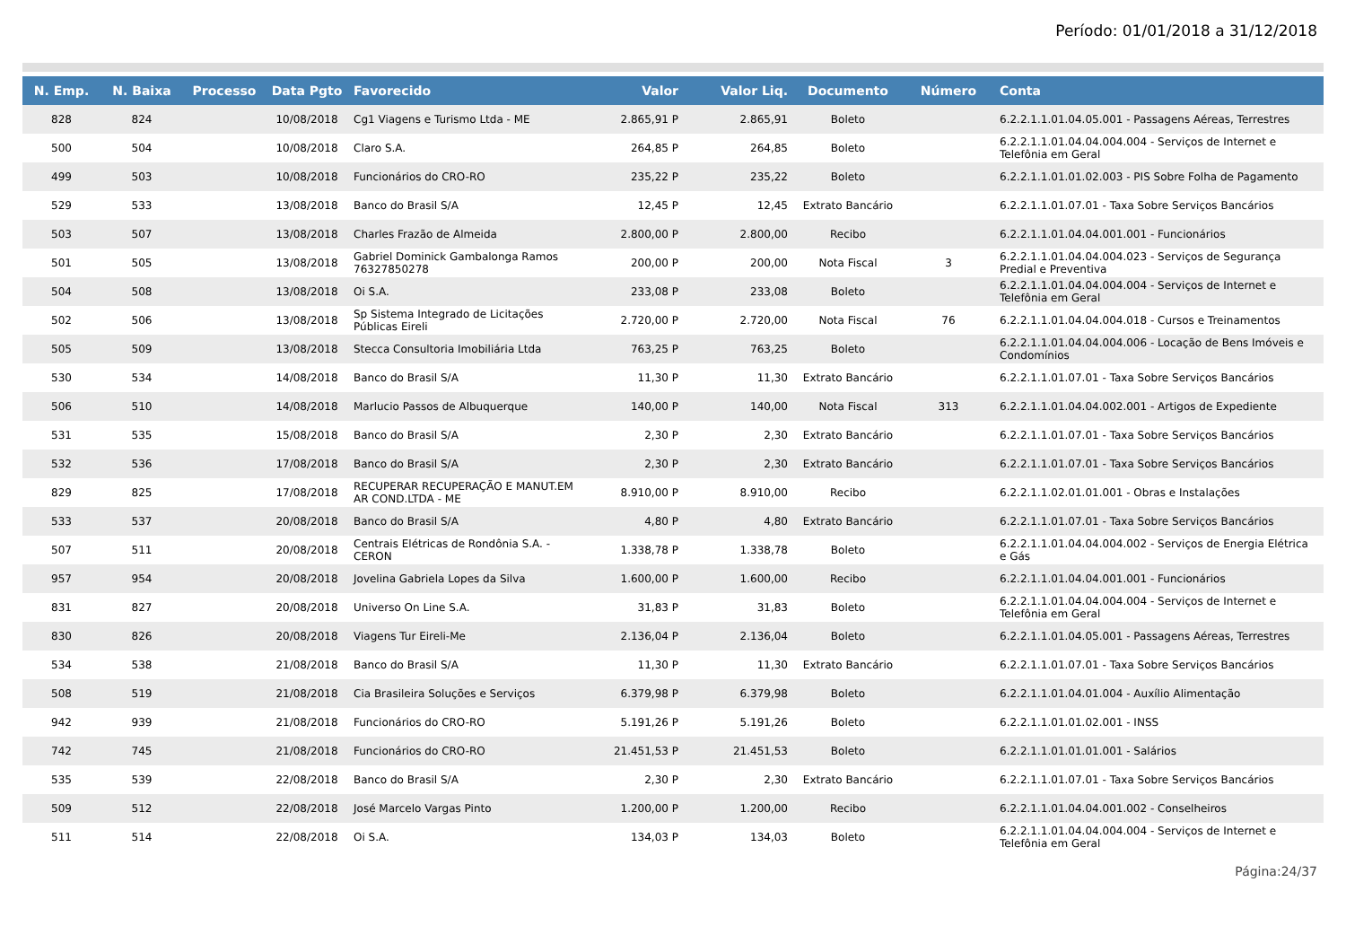Período: 01/01/2018 a 31/12/2018
| N. Emp. | N. Baixa | Processo | Data Pgto | Favorecido | Valor | Valor Liq. | Documento | Número | Conta |
| --- | --- | --- | --- | --- | --- | --- | --- | --- | --- |
| 828 | 824 | | 10/08/2018 | Cg1 Viagens e Turismo Ltda - ME | 2.865,91 P | 2.865,91 | Boleto | | 6.2.2.1.1.01.04.05.001 - Passagens Aéreas, Terrestres |
| 500 | 504 | | 10/08/2018 | Claro S.A. | 264,85 P | 264,85 | Boleto | | 6.2.2.1.1.01.04.04.004.004 - Serviços de Internet e Telefônia em Geral |
| 499 | 503 | | 10/08/2018 | Funcionários do CRO-RO | 235,22 P | 235,22 | Boleto | | 6.2.2.1.1.01.01.02.003 - PIS Sobre Folha de Pagamento |
| 529 | 533 | | 13/08/2018 | Banco do Brasil S/A | 12,45 P | 12,45 | Extrato Bancário | | 6.2.2.1.1.01.07.01 - Taxa Sobre Serviços Bancários |
| 503 | 507 | | 13/08/2018 | Charles Frazão de Almeida | 2.800,00 P | 2.800,00 | Recibo | | 6.2.2.1.1.01.04.04.001.001 - Funcionários |
| 501 | 505 | | 13/08/2018 | Gabriel Dominick Gambalonga Ramos 76327850278 | 200,00 P | 200,00 | Nota Fiscal | 3 | 6.2.2.1.1.01.04.04.004.023 - Serviços de Segurança Predial e Preventiva |
| 504 | 508 | | 13/08/2018 | Oi S.A. | 233,08 P | 233,08 | Boleto | | 6.2.2.1.1.01.04.04.004.004 - Serviços de Internet e Telefônia em Geral |
| 502 | 506 | | 13/08/2018 | Sp Sistema Integrado de Licitações Públicas Eireli | 2.720,00 P | 2.720,00 | Nota Fiscal | 76 | 6.2.2.1.1.01.04.04.004.018 - Cursos e Treinamentos |
| 505 | 509 | | 13/08/2018 | Stecca Consultoria Imobiliária Ltda | 763,25 P | 763,25 | Boleto | | 6.2.2.1.1.01.04.04.004.006 - Locação de Bens Imóveis e Condomínios |
| 530 | 534 | | 14/08/2018 | Banco do Brasil S/A | 11,30 P | 11,30 | Extrato Bancário | | 6.2.2.1.1.01.07.01 - Taxa Sobre Serviços Bancários |
| 506 | 510 | | 14/08/2018 | Marlucio Passos de Albuquerque | 140,00 P | 140,00 | Nota Fiscal | 313 | 6.2.2.1.1.01.04.04.002.001 - Artigos de Expediente |
| 531 | 535 | | 15/08/2018 | Banco do Brasil S/A | 2,30 P | 2,30 | Extrato Bancário | | 6.2.2.1.1.01.07.01 - Taxa Sobre Serviços Bancários |
| 532 | 536 | | 17/08/2018 | Banco do Brasil S/A | 2,30 P | 2,30 | Extrato Bancário | | 6.2.2.1.1.01.07.01 - Taxa Sobre Serviços Bancários |
| 829 | 825 | | 17/08/2018 | RECUPERAR RECUPERAÇÃO E MANUT.EM AR COND.LTDA - ME | 8.910,00 P | 8.910,00 | Recibo | | 6.2.2.1.1.02.01.01.001 - Obras e Instalações |
| 533 | 537 | | 20/08/2018 | Banco do Brasil S/A | 4,80 P | 4,80 | Extrato Bancário | | 6.2.2.1.1.01.07.01 - Taxa Sobre Serviços Bancários |
| 507 | 511 | | 20/08/2018 | Centrais Elétricas de Rondônia S.A. - CERON | 1.338,78 P | 1.338,78 | Boleto | | 6.2.2.1.1.01.04.04.004.002 - Serviços de Energia Elétrica e Gás |
| 957 | 954 | | 20/08/2018 | Jovelina Gabriela Lopes da Silva | 1.600,00 P | 1.600,00 | Recibo | | 6.2.2.1.1.01.04.04.001.001 - Funcionários |
| 831 | 827 | | 20/08/2018 | Universo On Line S.A. | 31,83 P | 31,83 | Boleto | | 6.2.2.1.1.01.04.04.004.004 - Serviços de Internet e Telefônia em Geral |
| 830 | 826 | | 20/08/2018 | Viagens Tur Eireli-Me | 2.136,04 P | 2.136,04 | Boleto | | 6.2.2.1.1.01.04.05.001 - Passagens Aéreas, Terrestres |
| 534 | 538 | | 21/08/2018 | Banco do Brasil S/A | 11,30 P | 11,30 | Extrato Bancário | | 6.2.2.1.1.01.07.01 - Taxa Sobre Serviços Bancários |
| 508 | 519 | | 21/08/2018 | Cia Brasileira Soluções e Serviços | 6.379,98 P | 6.379,98 | Boleto | | 6.2.2.1.1.01.04.01.004 - Auxílio Alimentação |
| 942 | 939 | | 21/08/2018 | Funcionários do CRO-RO | 5.191,26 P | 5.191,26 | Boleto | | 6.2.2.1.1.01.01.02.001 - INSS |
| 742 | 745 | | 21/08/2018 | Funcionários do CRO-RO | 21.451,53 P | 21.451,53 | Boleto | | 6.2.2.1.1.01.01.01.001 - Salários |
| 535 | 539 | | 22/08/2018 | Banco do Brasil S/A | 2,30 P | 2,30 | Extrato Bancário | | 6.2.2.1.1.01.07.01 - Taxa Sobre Serviços Bancários |
| 509 | 512 | | 22/08/2018 | José Marcelo Vargas Pinto | 1.200,00 P | 1.200,00 | Recibo | | 6.2.2.1.1.01.04.04.001.002 - Conselheiros |
| 511 | 514 | | 22/08/2018 | Oi S.A. | 134,03 P | 134,03 | Boleto | | 6.2.2.1.1.01.04.04.004.004 - Serviços de Internet e Telefônia em Geral |
Página:24/37